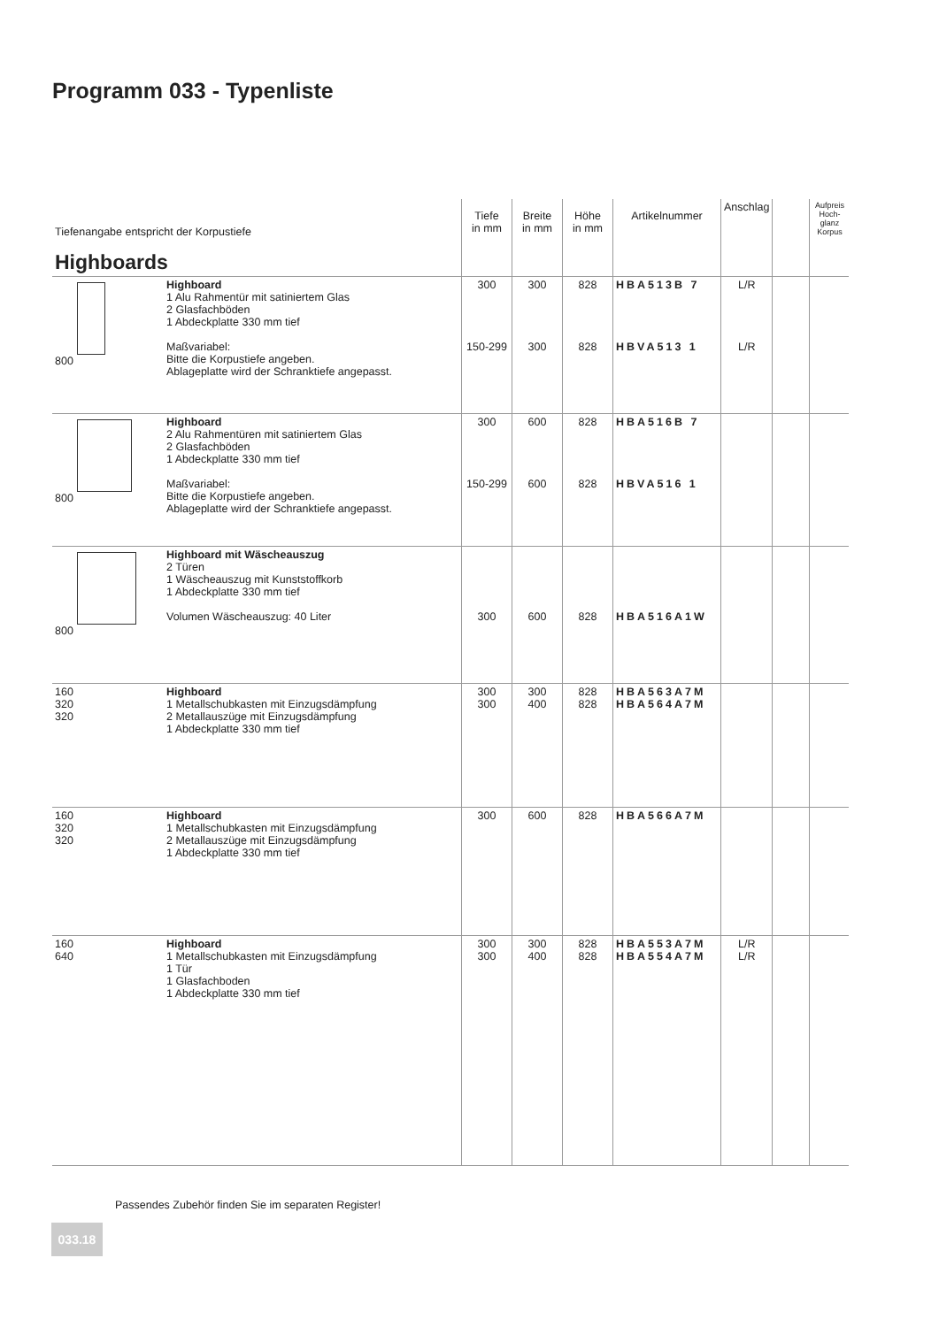Programm 033 - Typenliste
| Tiefenangabe entspricht der Korpustiefe Highboards | | Tiefe in mm | Breite in mm | Höhe in mm | Artikelnummer | Anschlag | | Aufpreis Hoch-glanz Korpus |
| --- | --- | --- | --- | --- | --- | --- | --- | --- |
| 800 | Highboard 1 Alu Rahmentür mit satiniertem Glas 2 Glasfachböden 1 Abdeckplatte 330 mm tief Maßvariabel: Bitte die Korpustiefe angeben. Ablageplatte wird der Schranktiefe angepasst. | 300 150-299 | 300 300 | 828 828 | HBA513B 7 HBVA513 1 | L/R L/R | | |
| 800 | Highboard 2 Alu Rahmentüren mit satiniertem Glas 2 Glasfachböden 1 Abdeckplatte 330 mm tief Maßvariabel: Bitte die Korpustiefe angeben. Ablageplatte wird der Schranktiefe angepasst. | 300 150-299 | 600 600 | 828 828 | HBA516B 7 HBVA516 1 | | | |
| 800 | Highboard mit Wäscheauszug 2 Türen 1 Wäscheauszug mit Kunststoffkorb 1 Abdeckplatte 330 mm tief Volumen Wäscheauszug: 40 Liter | 300 | 600 | 828 | HBA516A1W | | | |
| 160 320 320 | Highboard 1 Metallschubkasten mit Einzugsdämpfung 2 Metallauszüge mit Einzugsdämpfung 1 Abdeckplatte 330 mm tief | 300 300 | 300 400 | 828 828 | HBA563A7M HBA564A7M | | | |
| 160 320 320 | Highboard 1 Metallschubkasten mit Einzugsdämpfung 2 Metallauszüge mit Einzugsdämpfung 1 Abdeckplatte 330 mm tief | 300 | 600 | 828 | HBA566A7M | | | |
| 160 640 | Highboard 1 Metallschubkasten mit Einzugsdämpfung 1 Tür 1 Glasfachboden 1 Abdeckplatte 330 mm tief | 300 300 | 300 400 | 828 828 | HBA553A7M HBA554A7M | L/R L/R | | |
Passendes Zubehör finden Sie im separaten Register!
033.18